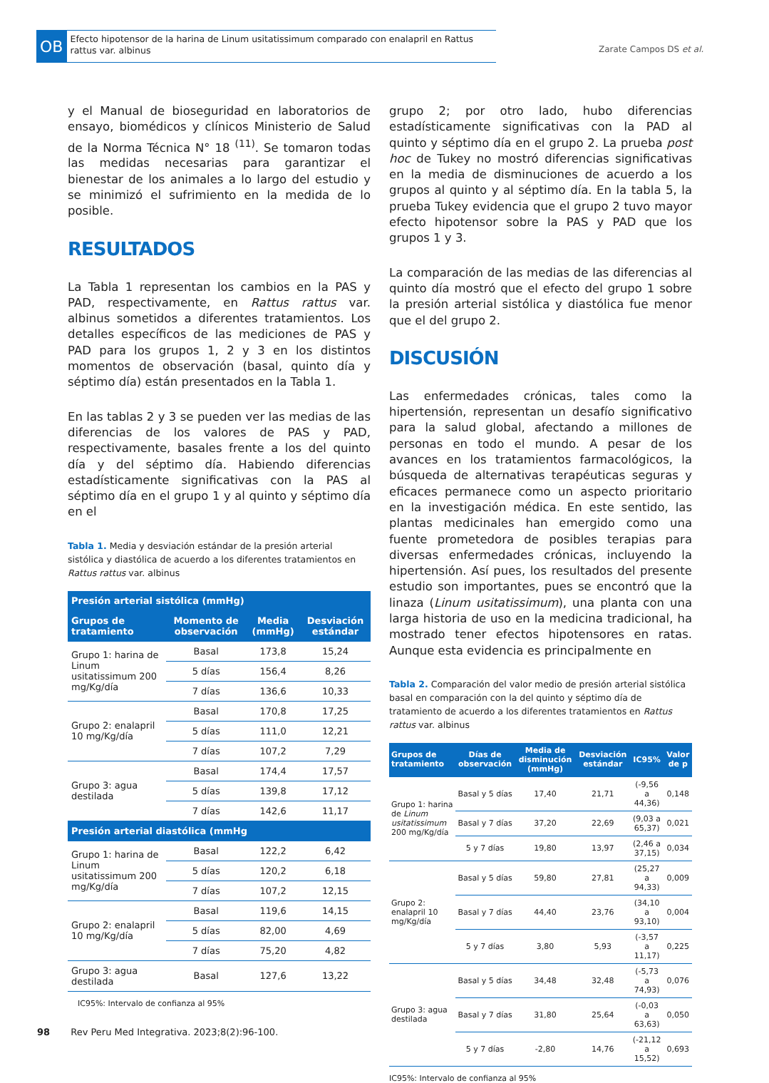OB
Efecto hipotensor de la harina de Linum usitatissimum comparado con enalapril en Rattus rattus var. albinus
Zarate Campos DS et al.
y el Manual de bioseguridad en laboratorios de ensayo, biomédicos y clínicos Ministerio de Salud de la Norma Técnica N° 18 <sup>(11)</sup>. Se tomaron todas las medidas necesarias para garantizar el bienestar de los animales a lo largo del estudio y se minimizó el sufrimiento en la medida de lo posible.
RESULTADOS
La Tabla 1 representan los cambios en la PAS y PAD, respectivamente, en Rattus rattus var. albinus sometidos a diferentes tratamientos. Los detalles específicos de las mediciones de PAS y PAD para los grupos 1, 2 y 3 en los distintos momentos de observación (basal, quinto día y séptimo día) están presentados en la Tabla 1.
En las tablas 2 y 3 se pueden ver las medias de las diferencias de los valores de PAS y PAD, respectivamente, basales frente a los del quinto día y del séptimo día. Habiendo diferencias estadísticamente significativas con la PAS al séptimo día en el grupo 1 y al quinto y séptimo día en el
Tabla 1. Media y desviación estándar de la presión arterial sistólica y diastólica de acuerdo a los diferentes tratamientos en Rattus rattus var. albinus
| Presión arterial sistólica (mmHg) | | | |
| --- | --- | --- | --- |
| Grupos de tratamiento | Momento de observación | Media (mmHg) | Desviación estándar |
| Grupo 1: harina de Linum usitatissimum 200 mg/Kg/día | Basal | 173,8 | 15,24 |
| | 5 días | 156,4 | 8,26 |
| | 7 días | 136,6 | 10,33 |
| Grupo 2: enalapril 10 mg/Kg/día | Basal | 170,8 | 17,25 |
| | 5 días | 111,0 | 12,21 |
| | 7 días | 107,2 | 7,29 |
| Grupo 3: agua destilada | Basal | 174,4 | 17,57 |
| | 5 días | 139,8 | 17,12 |
| | 7 días | 142,6 | 11,17 |
| Presión arterial diastólica (mmHg | | | |
| Grupo 1: harina de Linum usitatissimum 200 mg/Kg/día | Basal | 122,2 | 6,42 |
| | 5 días | 120,2 | 6,18 |
| | 7 días | 107,2 | 12,15 |
| Grupo 2: enalapril 10 mg/Kg/día | Basal | 119,6 | 14,15 |
| | 5 días | 82,00 | 4,69 |
| | 7 días | 75,20 | 4,82 |
| Grupo 3: agua destilada | Basal | 127,6 | 13,22 |
IC95%: Intervalo de confianza al 95%
grupo 2; por otro lado, hubo diferencias estadísticamente significativas con la PAD al quinto y séptimo día en el grupo 2. La prueba post hoc de Tukey no mostró diferencias significativas en la media de disminuciones de acuerdo a los grupos al quinto y al séptimo día. En la tabla 5, la prueba Tukey evidencia que el grupo 2 tuvo mayor efecto hipotensor sobre la PAS y PAD que los grupos 1 y 3.
La comparación de las medias de las diferencias al quinto día mostró que el efecto del grupo 1 sobre la presión arterial sistólica y diastólica fue menor que el del grupo 2.
DISCUSIÓN
Las enfermedades crónicas, tales como la hipertensión, representan un desafío significativo para la salud global, afectando a millones de personas en todo el mundo. A pesar de los avances en los tratamientos farmacológicos, la búsqueda de alternativas terapéuticas seguras y eficaces permanece como un aspecto prioritario en la investigación médica. En este sentido, las plantas medicinales han emergido como una fuente prometedora de posibles terapias para diversas enfermedades crónicas, incluyendo la hipertensión. Así pues, los resultados del presente estudio son importantes, pues se encontró que la linaza (Linum usitatissimum), una planta con una larga historia de uso en la medicina tradicional, ha mostrado tener efectos hipotensores en ratas. Aunque esta evidencia es principalmente en
Tabla 2. Comparación del valor medio de presión arterial sistólica basal en comparación con la del quinto y séptimo día de tratamiento de acuerdo a los diferentes tratamientos en Rattus rattus var. albinus
| Grupos de tratamiento | Días de observación | Media de disminución (mmHg) | Desviación estándar | IC95% | Valor de p |
| --- | --- | --- | --- | --- | --- |
| Grupo 1: harina de Linum usitatissimum 200 mg/Kg/día | Basal y 5 días | 17,40 | 21,71 | (-9,56 a 44,36) | 0,148 |
| | Basal y 7 días | 37,20 | 22,69 | (9,03 a 65,37) | 0,021 |
| | 5 y 7 días | 19,80 | 13,97 | (2,46 a 37,15) | 0,034 |
| Grupo 2: enalapril 10 mg/Kg/día | Basal y 5 días | 59,80 | 27,81 | (25,27 a 94,33) | 0,009 |
| | Basal y 7 días | 44,40 | 23,76 | (34,10 a 93,10) | 0,004 |
| | 5 y 7 días | 3,80 | 5,93 | (-3,57 a 11,17) | 0,225 |
| Grupo 3: agua destilada | Basal y 5 días | 34,48 | 32,48 | (-5,73 a 74,93) | 0,076 |
| | Basal y 7 días | 31,80 | 25,64 | (-0,03 a 63,63) | 0,050 |
| | 5 y 7 días | -2,80 | 14,76 | (-21,12 a 15,52) | 0,693 |
IC95%: Intervalo de confianza al 95%
98 Rev Peru Med Integrativa. 2023;8(2):96-100.